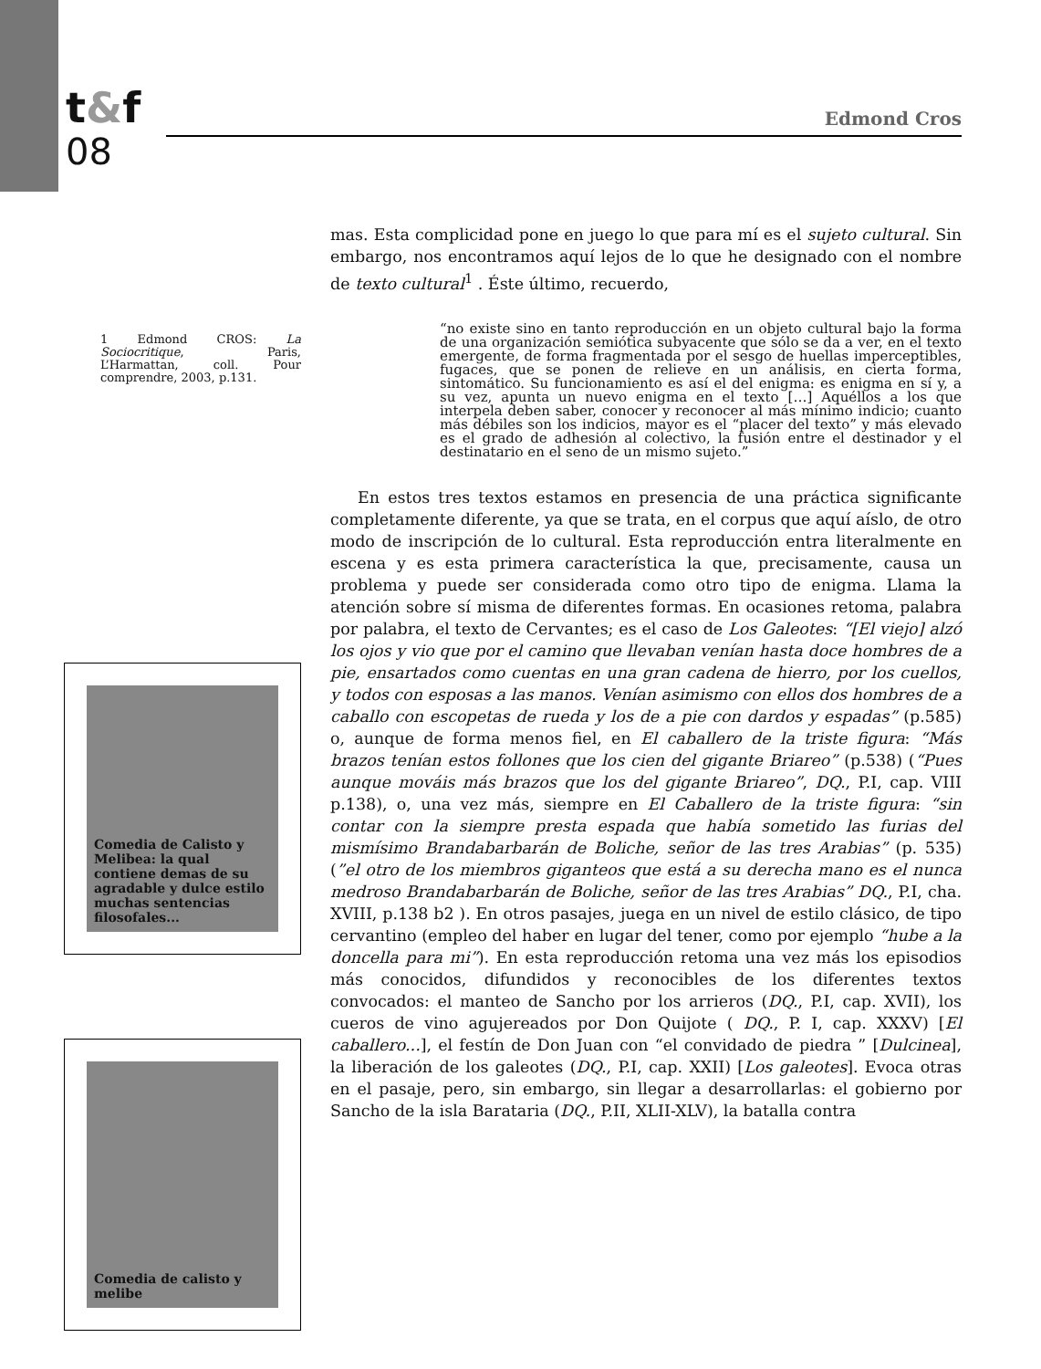t&f
08
Edmond Cros
1 Edmond CROS: La Sociocritique, Paris, L’Harmattan, coll. Pour comprendre, 2003, p.131.
Comedia de Calisto y Melibea: la qual contiene demas de su agradable y dulce estilo muchas sentencias filosofales...
Comedia de calisto y melibe
mas. Esta complicidad pone en juego lo que para mí es el sujeto cultural. Sin embargo, nos encontramos aquí lejos de lo que he designado con el nombre de texto cultural<sup>1</sup> . Éste último, recuerdo,
“no existe sino en tanto reproducción en un objeto cultural bajo la forma de una organización semiótica subyacente que sólo se da a ver, en el texto emergente, de forma fragmentada por el sesgo de huellas imperceptibles, fugaces, que se ponen de relieve en un análisis, en cierta forma, sintomático. Su funcionamiento es así el del enigma: es enigma en sí y, a su vez, apunta un nuevo enigma en el texto […] Aquéllos a los que interpela deben saber, conocer y reconocer al más mínimo indicio; cuanto más débiles son los indicios, mayor es el “placer del texto” y más elevado es el grado de adhesión al colectivo, la fusión entre el destinador y el destinatario en el seno de un mismo sujeto.”
En estos tres textos estamos en presencia de una práctica significante completamente diferente, ya que se trata, en el corpus que aquí aíslo, de otro modo de inscripción de lo cultural. Esta reproducción entra literalmente en escena y es esta primera característica la que, precisamente, causa un problema y puede ser considerada como otro tipo de enigma. Llama la atención sobre sí misma de diferentes formas. En ocasiones retoma, palabra por palabra, el texto de Cervantes; es el caso de Los Galeotes: “[El viejo] alzó los ojos y vio que por el camino que llevaban venían hasta doce hombres de a pie, ensartados como cuentas en una gran cadena de hierro, por los cuellos, y todos con esposas a las manos. Venían asimismo con ellos dos hombres de a caballo con escopetas de rueda y los de a pie con dardos y espadas” (p.585) o, aunque de forma menos fiel, en El caballero de la triste figura: “Más brazos tenían estos follones que los cien del gigante Briareo” (p.538) (“Pues aunque mováis más brazos que los del gigante Briareo”, DQ., P.I, cap. VIII p.138), o, una vez más, siempre en El Caballero de la triste figura: “sin contar con la siempre presta espada que había sometido las furias del mismísimo Brandabarbarán de Boliche, señor de las tres Arabias” (p. 535) (”el otro de los miembros giganteos que está a su derecha mano es el nunca medroso Brandabarbarán de Boliche, señor de las tres Arabias” DQ., P.I, cha. XVIII, p.138 b2 ). En otros pasajes, juega en un nivel de estilo clásico, de tipo cervantino (empleo del haber en lugar del tener, como por ejemplo “hube a la doncella para mi”). En esta reproducción retoma una vez más los episodios más conocidos, difundidos y reconocibles de los diferentes textos convocados: el manteo de Sancho por los arrieros (DQ., P.I, cap. XVII), los cueros de vino agujereados por Don Quijote ( DQ., P. I, cap. XXXV) [El caballero...], el festín de Don Juan con “el convidado de piedra ” [Dulcinea], la liberación de los galeotes (DQ., P.I, cap. XXII) [Los galeotes]. Evoca otras en el pasaje, pero, sin embargo, sin llegar a desarrollarlas: el gobierno por Sancho de la isla Barataria (DQ., P.II, XLII-XLV), la batalla contra